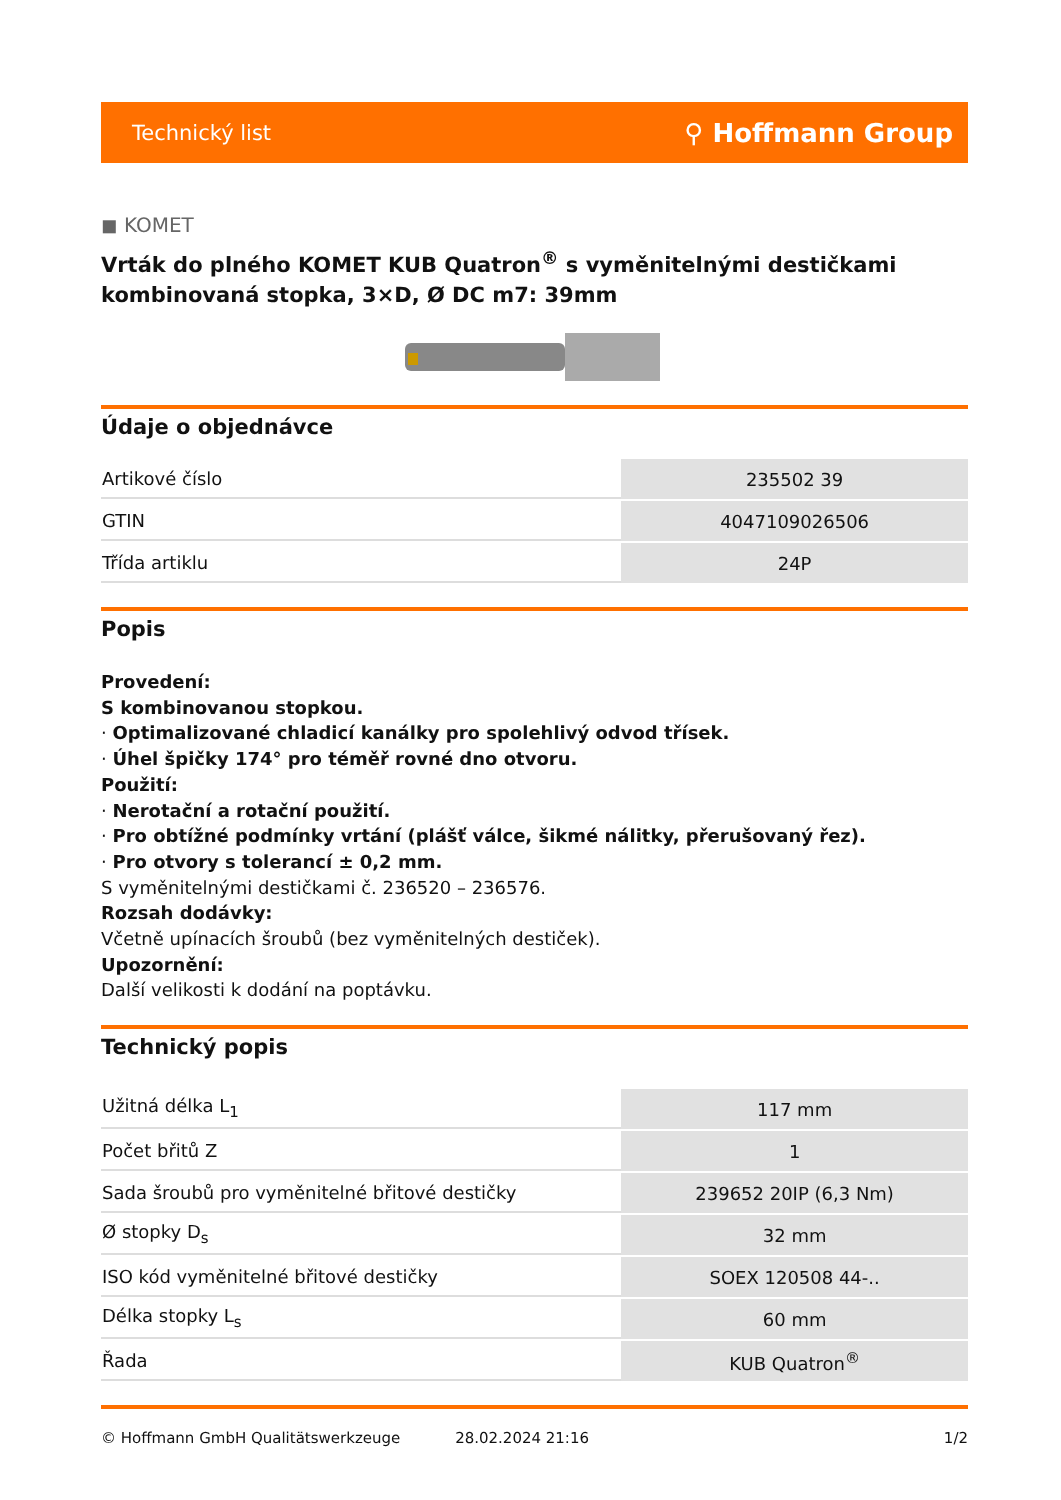Technický list ⚲ Hoffmann Group
◼ KOMET
Vrták do plného KOMET KUB Quatron<sup>®</sup> s vyměnitelnými destičkami kombinovaná stopka, 3×D, Ø DC m7: 39mm
Údaje o objednávce
| Artikové číslo | 235502 39 |
| GTIN | 4047109026506 |
| Třída artiklu | 24P |
Popis
Provedení:
S kombinovanou stopkou.
· Optimalizované chladicí kanálky pro spolehlivý odvod třísek.
· Úhel špičky 174° pro téměř rovné dno otvoru.
Použití:
· Nerotační a rotační použití.
· Pro obtížné podmínky vrtání (plášť válce, šikmé nálitky, přerušovaný řez).
· Pro otvory s tolerancí ± 0,2 mm.
S vyměnitelnými destičkami č. 236520 – 236576.
Rozsah dodávky:
Včetně upínacích šroubů (bez vyměnitelných destiček).
Upozornění:
Další velikosti k dodání na poptávku.
Technický popis
| Užitná délka L<sub>1</sub> | 117 mm |
| Počet břitů Z | 1 |
| Sada šroubů pro vyměnitelné břitové destičky | 239652 20IP (6,3 Nm) |
| Ø stopky D<sub>s</sub> | 32 mm |
| ISO kód vyměnitelné břitové destičky | SOEX 120508 44-.. |
| Délka stopky L<sub>s</sub> | 60 mm |
| Řada | KUB Quatron<sup>®</sup> |
© Hoffmann GmbH Qualitätswerkzeuge 28.02.2024 21:16 1/2